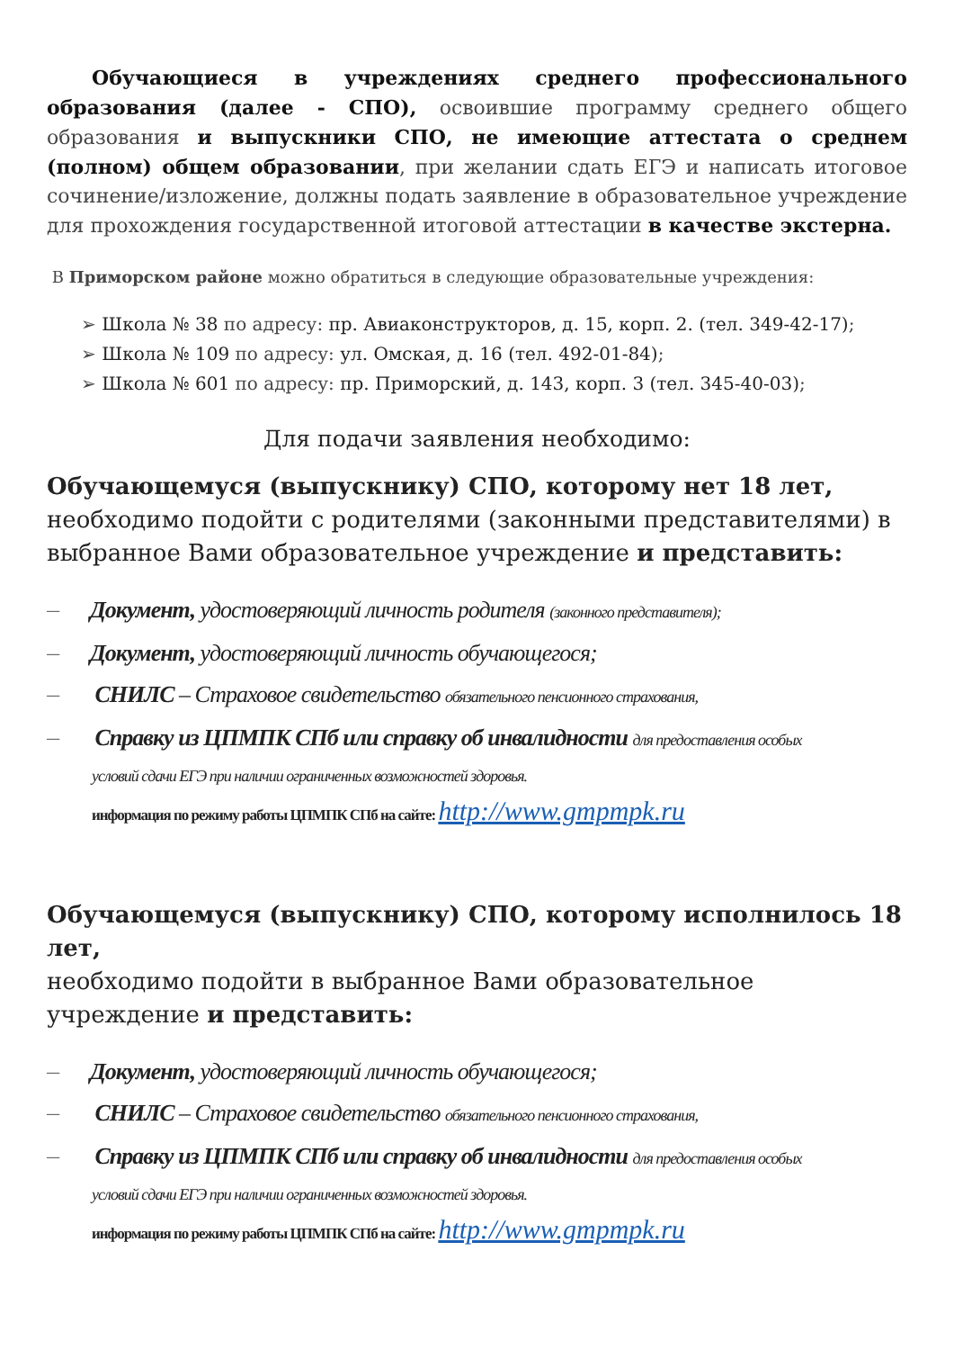Обучающиеся в учреждениях среднего профессионального образования (далее - СПО), освоившие программу среднего общего образования и выпускники СПО, не имеющие аттестата о среднем (полном) общем образовании, при желании сдать ЕГЭ и написать итоговое сочинение/изложение, должны подать заявление в образовательное учреждение для прохождения государственной итоговой аттестации в качестве экстерна.
В Приморском районе можно обратиться в следующие образовательные учреждения:
➢ Школа № 38 по адресу: пр. Авиаконструкторов, д. 15, корп. 2. (тел. 349-42-17);
➢ Школа № 109 по адресу: ул. Омская, д. 16 (тел. 492-01-84);
➢ Школа № 601 по адресу: пр. Приморский, д. 143, корп. 3 (тел. 345-40-03);
Для подачи заявления необходимо:
Обучающемуся (выпускнику) СПО, которому нет 18 лет,
необходимо подойти с родителями (законными представителями) в выбранное Вами образовательное учреждение и представить:
— Документ, удостоверяющий личность родителя (законного представителя);
— Документ, удостоверяющий личность обучающегося;
— СНИЛС – Страховое свидетельство обязательного пенсионного страхования,
— Справку из ЦПМПК СПб или справку об инвалидности для предоставления особых
условий сдачи ЕГЭ при наличии ограниченных возможностей здоровья.
информация по режиму работы ЦПМПК СПб на сайте: http://www.gmpmpk.ru
Обучающемуся (выпускнику) СПО, которому исполнилось 18 лет,
необходимо подойти в выбранное Вами образовательное
учреждение и представить:
— Документ, удостоверяющий личность обучающегося;
— СНИЛС – Страховое свидетельство обязательного пенсионного страхования,
— Справку из ЦПМПК СПб или справку об инвалидности для предоставления особых
условий сдачи ЕГЭ при наличии ограниченных возможностей здоровья.
информация по режиму работы ЦПМПК СПб на сайте: http://www.gmpmpk.ru